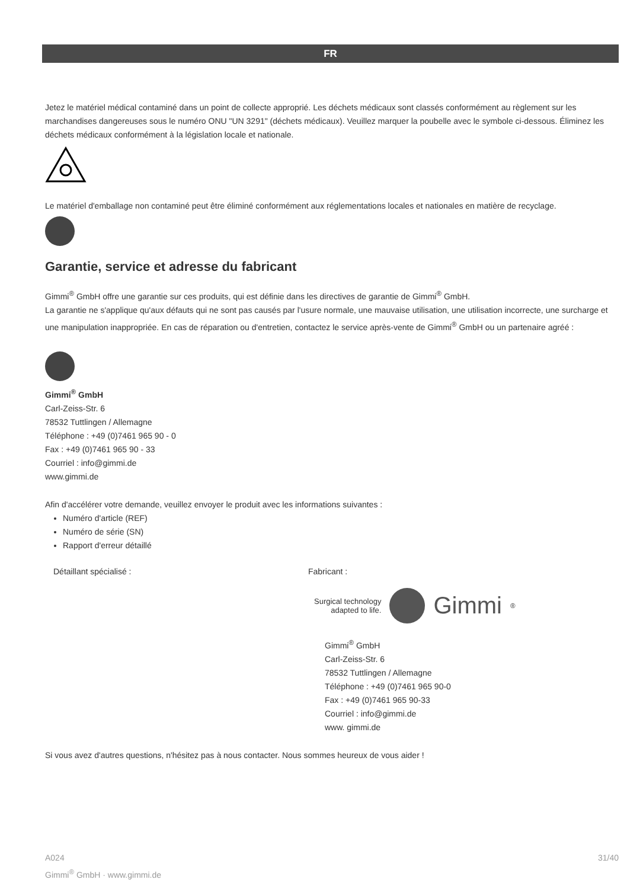FR
Jetez le matériel médical contaminé dans un point de collecte approprié. Les déchets médicaux sont classés conformément au règlement sur les marchandises dangereuses sous le numéro ONU "UN 3291" (déchets médicaux). Veuillez marquer la poubelle avec le symbole ci-dessous. Éliminez les déchets médicaux conformément à la législation locale et nationale.
Le matériel d'emballage non contaminé peut être éliminé conformément aux réglementations locales et nationales en matière de recyclage.
Garantie, service et adresse du fabricant
Gimmi<sup>®</sup> GmbH offre une garantie sur ces produits, qui est définie dans les directives de garantie de Gimmi<sup>®</sup> GmbH.
La garantie ne s'applique qu'aux défauts qui ne sont pas causés par l'usure normale, une mauvaise utilisation, une utilisation incorrecte, une surcharge et une manipulation inappropriée. En cas de réparation ou d'entretien, contactez le service après-vente de Gimmi<sup>®</sup> GmbH ou un partenaire agréé :
Gimmi<sup>®</sup> GmbH
Carl-Zeiss-Str. 6
78532 Tuttlingen / Allemagne
Téléphone : +49 (0)7461 965 90 - 0
Fax : +49 (0)7461 965 90 - 33
Courriel : info@gimmi.de
www.gimmi.de
Afin d'accélérer votre demande, veuillez envoyer le produit avec les informations suivantes :
Numéro d'article (REF)
Numéro de série (SN)
Rapport d'erreur détaillé
Détaillant spécialisé : Fabricant :
Surgical technology
adapted to life. Gimmi<sup>®</sup>
Gimmi<sup>®</sup> GmbH
Carl-Zeiss-Str. 6
78532 Tuttlingen / Allemagne
Téléphone : +49 (0)7461 965 90-0
Fax : +49 (0)7461 965 90-33
Courriel : info@gimmi.de
www. gimmi.de
Si vous avez d'autres questions, n'hésitez pas à nous contacter. Nous sommes heureux de vous aider !
A024
Gimmi<sup>®</sup> GmbH · www.gimmi.de
31/40